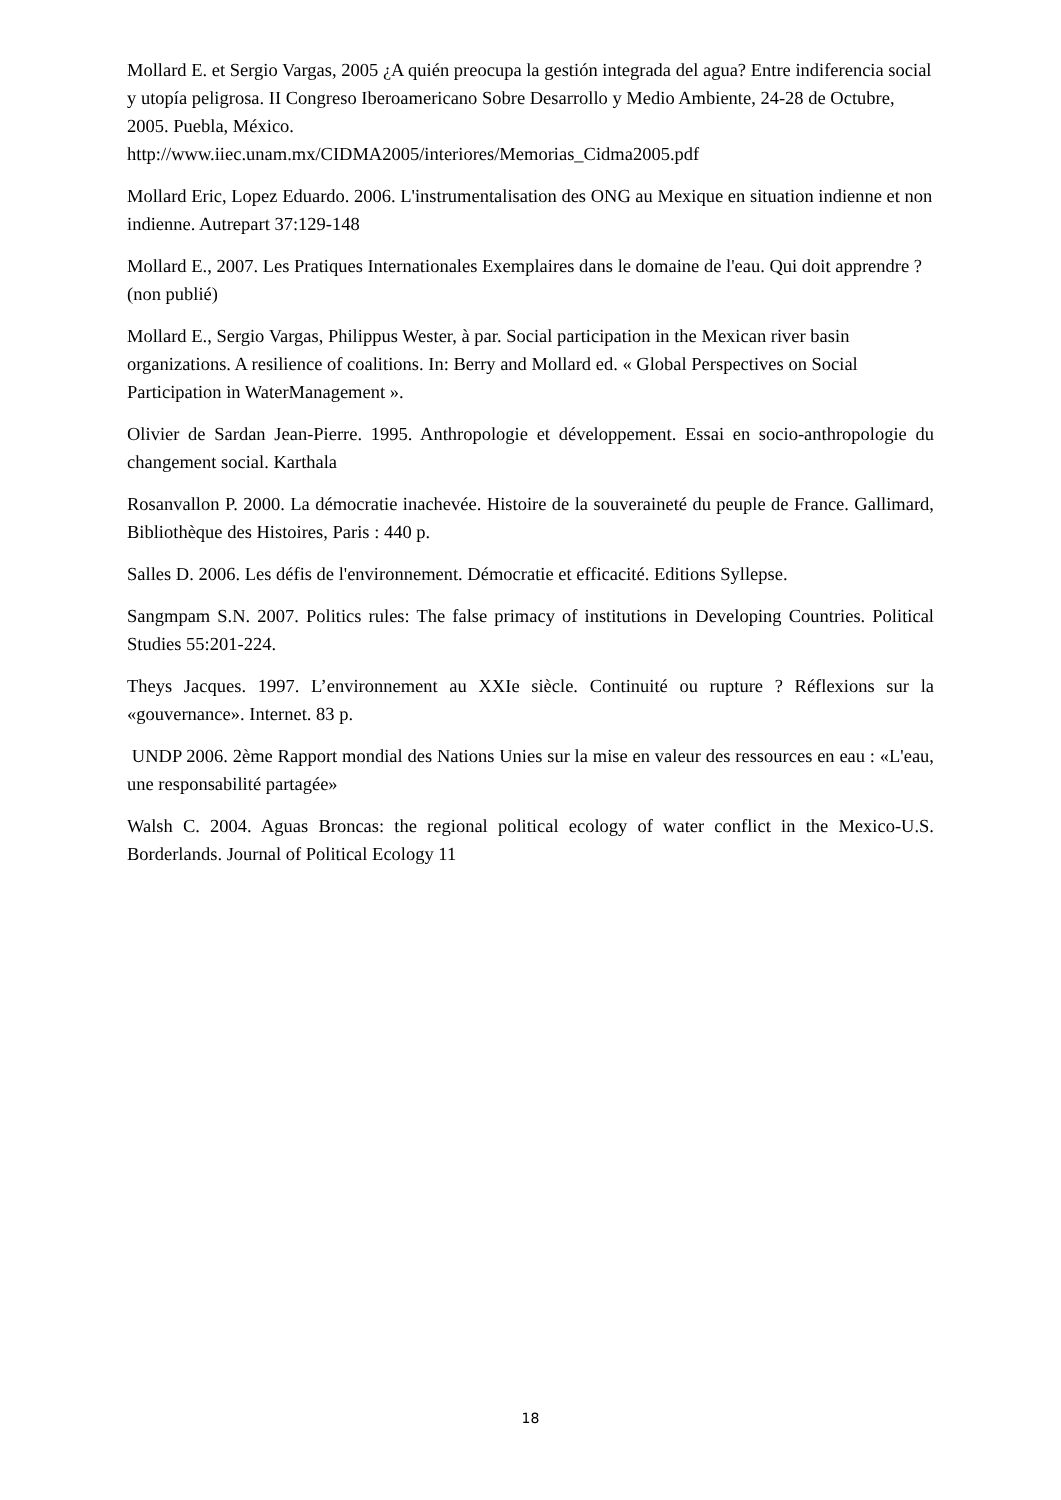Mollard E. et Sergio Vargas, 2005 ¿A quién preocupa la gestión integrada del agua? Entre indiferencia social y utopía peligrosa. II Congreso Iberoamericano Sobre Desarrollo y Medio Ambiente, 24-28 de Octubre, 2005. Puebla, México.
http://www.iiec.unam.mx/CIDMA2005/interiores/Memorias_Cidma2005.pdf
Mollard Eric, Lopez Eduardo. 2006. L'instrumentalisation des ONG au Mexique en situation indienne et non indienne. Autrepart 37:129-148
Mollard E., 2007. Les Pratiques Internationales Exemplaires dans le domaine de l'eau. Qui doit apprendre ? (non publié)
Mollard E., Sergio Vargas, Philippus Wester, à par. Social participation in the Mexican river basin organizations. A resilience of coalitions. In: Berry and Mollard ed. « Global Perspectives on Social Participation in WaterManagement ».
Olivier de Sardan Jean-Pierre. 1995. Anthropologie et développement. Essai en socio-anthropologie du changement social. Karthala
Rosanvallon P. 2000. La démocratie inachevée. Histoire de la souveraineté du peuple de France. Gallimard, Bibliothèque des Histoires, Paris : 440 p.
Salles D. 2006. Les défis de l'environnement. Démocratie et efficacité. Editions Syllepse.
Sangmpam S.N. 2007. Politics rules: The false primacy of institutions in Developing Countries. Political Studies 55:201-224.
Theys Jacques. 1997. L’environnement au XXIe siècle. Continuité ou rupture ? Réflexions sur la «gouvernance». Internet. 83 p.
UNDP 2006. 2ème Rapport mondial des Nations Unies sur la mise en valeur des ressources en eau : «L'eau, une responsabilité partagée»
Walsh C. 2004. Aguas Broncas: the regional political ecology of water conflict in the Mexico-U.S. Borderlands. Journal of Political Ecology 11
18